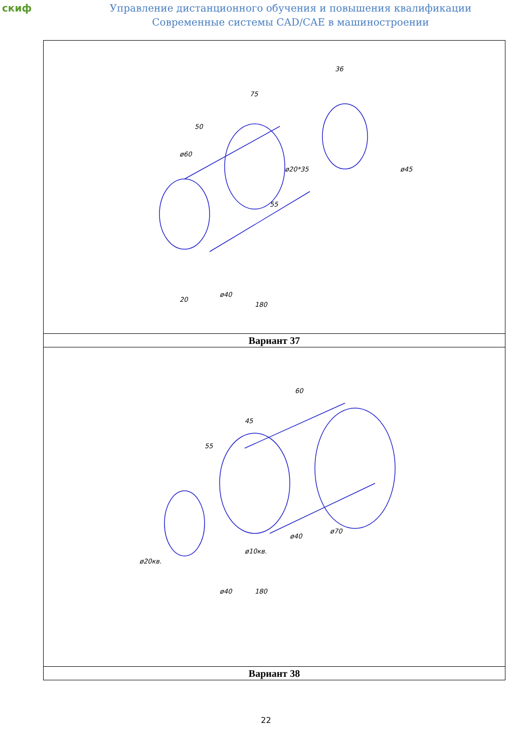скиф
Управление дистанционного обучения и повышения квалификации
Современные системы CAD/CAE в машиностроении
| 50 75 36 ø60 ø20*35 ø45 ø40 180 55 20 |
| Вариант 37 |
| 55 45 60 ø70 ø40 ø10кв. ø20кв. ø40 180 |
| Вариант 38 |
22